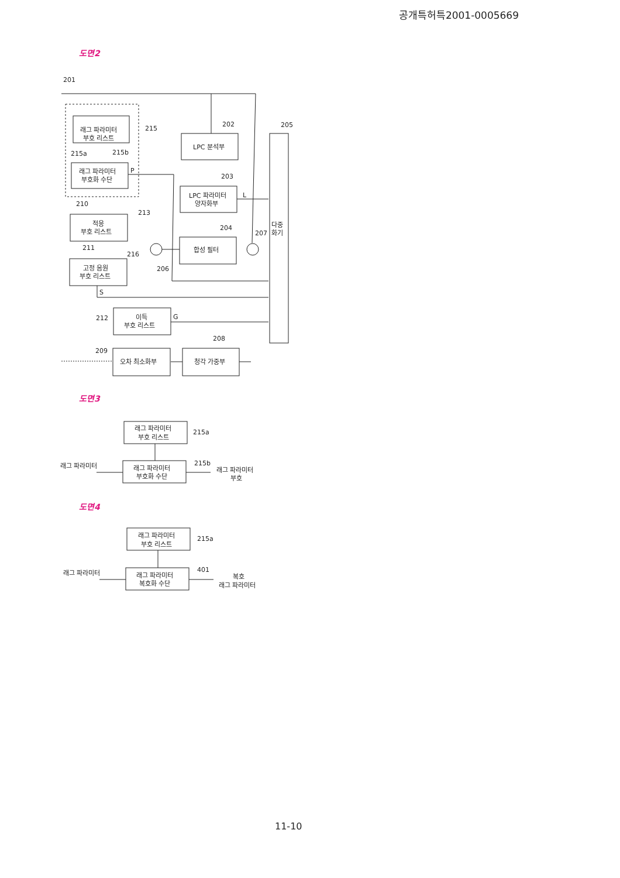공개특허특2001-0005669
도면2
201
215
202
205
래그 파라미터
부호 리스트
215a
215b
래그 파라미터
부호화 수단
P
LPC 분석부
203
LPC 파라미터
양자화부
L
210
213
적응
부호 리스트
204
207
다중
화기
합성 필터
211
216
고정 음원
부호 리스트
206
S
212
이득
부호 리스트
G
208
209
오차 최소화부
청각 가중부
도면3
래그 파라미터
부호 리스트
215a
래그 파라미터
부호화 수단
215b
래그 파라미터
래그 파라미터
부호
도면4
래그 파라미터
부호 리스트
215a
래그 파라미터
복호화 수단
401
래그 파라미터
복호
래그 파라미터
11-10